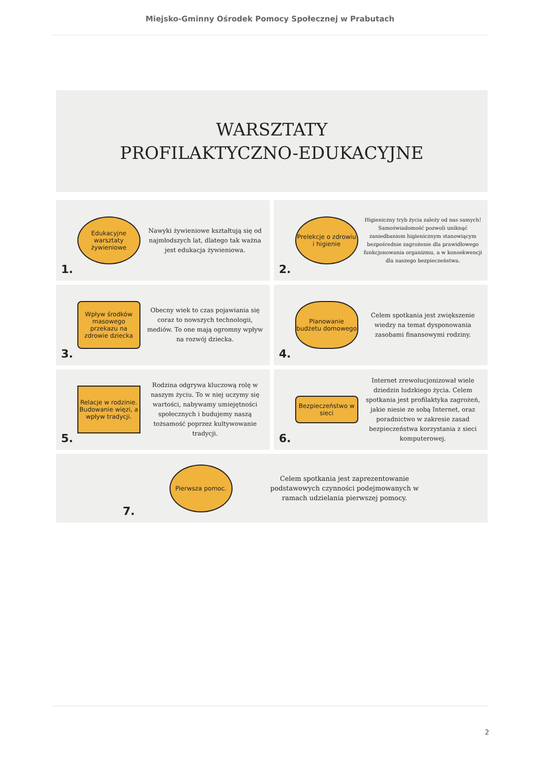Miejsko-Gminny Ośrodek Pomocy Społecznej w Prabutach
WARSZTATY
PROFILAKTYCZNO-EDUKACYJNE
1.
Edukacyjne warsztaty żywieniowe
Nawyki żywieniowe kształtują się od najmłodszych lat, dlatego tak ważna jest edukacja żywieniowa.
2.
Prelekcje o zdrowiu i higienie
Higieniczny tryb życia zależy od nas samych! Samoświadomość pozwoli uniknąć zaniedbaniom higienicznym stanowiącym bezpośrednie zagrożenie dla prawidłowego funkcjonowania organizmu, a w konsekwencji dla naszego bezpieczeństwa.
3.
Wpływ środków masowego przekazu na zdrowie dziecka
Obecny wiek to czas pojawiania się coraz to nowszych technologii, mediów. To one mają ogromny wpływ na rozwój dziecka.
4.
Planowanie budżetu domowego
Celem spotkania jest zwiększenie wiedzy na temat dysponowania zasobami finansowymi rodziny.
5.
Relacje w rodzinie. Budowanie więzi, a wpływ tradycji.
Rodzina odgrywa kluczową rolę w naszym życiu. To w niej uczymy się wartości, nabywamy umiejętności społecznych i budujemy naszą tożsamość poprzez kultywowanie tradycji.
6.
Bezpieczeństwo w sieci
Internet zrewolucjonizował wiele dziedzin ludzkiego życia. Celem spotkania jest profilaktyka zagrożeń, jakie niesie ze sobą Internet, oraz poradnictwo w zakresie zasad bezpieczeństwa korzystania z sieci komputerowej.
7.
Pierwsza pomoc.
Celem spotkania jest zaprezentowanie podstawowych czynności podejmowanych w ramach udzielania pierwszej pomocy.
2